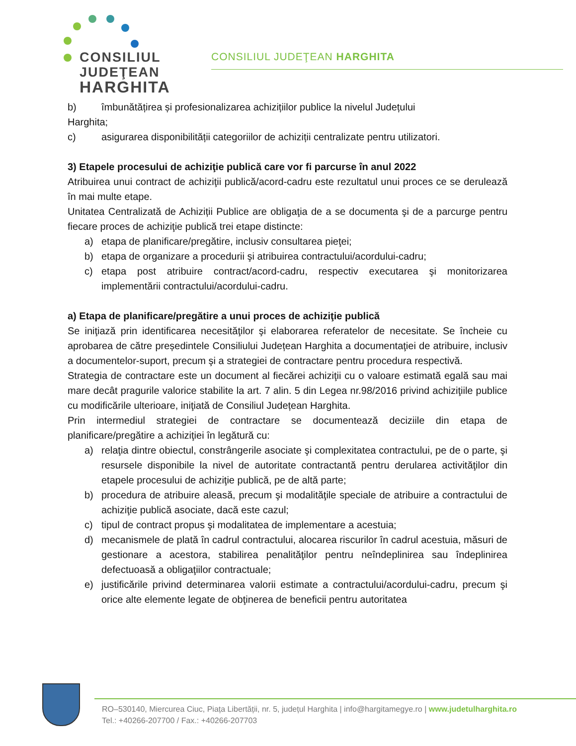CONSILIUL
JUDEŢEAN
HARGHITA
CONSILIUL JUDEŢEAN HARGHITA
b) îmbunătățirea și profesionalizarea achizițiilor publice la nivelul Județului
Harghita;
c) asigurarea disponibilității categoriilor de achiziții centralizate pentru utilizatori.
3) Etapele procesului de achiziţie publică care vor fi parcurse în anul 2022
Atribuirea unui contract de achiziţii publică/acord-cadru este rezultatul unui proces ce se derulează în mai multe etape.
Unitatea Centralizată de Achiziții Publice are obligaţia de a se documenta şi de a parcurge pentru fiecare proces de achiziţie publică trei etape distincte:
a) etapa de planificare/pregătire, inclusiv consultarea pieţei;
b) etapa de organizare a procedurii şi atribuirea contractului/acordului-cadru;
c) etapa post atribuire contract/acord-cadru, respectiv executarea şi monitorizarea implementării contractului/acordului-cadru.
a) Etapa de planificare/pregătire a unui proces de achiziţie publică
Se iniţiază prin identificarea necesităţilor şi elaborarea referatelor de necesitate. Se încheie cu aprobarea de către președintele Consiliului Județean Harghita a documentaţiei de atribuire, inclusiv a documentelor-suport, precum şi a strategiei de contractare pentru procedura respectivă.
Strategia de contractare este un document al fiecărei achiziţii cu o valoare estimată egală sau mai mare decât pragurile valorice stabilite la art. 7 alin. 5 din Legea nr.98/2016 privind achiziţiile publice cu modificările ulterioare, iniţiată de Consiliul Județean Harghita.
Prin intermediul strategiei de contractare se documentează deciziile din etapa de planificare/pregătire a achiziţiei în legătură cu:
a) relaţia dintre obiectul, constrângerile asociate şi complexitatea contractului, pe de o parte, şi resursele disponibile la nivel de autoritate contractantă pentru derularea activităţilor din etapele procesului de achiziţie publică, pe de altă parte;
b) procedura de atribuire aleasă, precum şi modalităţile speciale de atribuire a contractului de achiziţie publică asociate, dacă este cazul;
c) tipul de contract propus şi modalitatea de implementare a acestuia;
d) mecanismele de plată în cadrul contractului, alocarea riscurilor în cadrul acestuia, măsuri de gestionare a acestora, stabilirea penalităţilor pentru neîndeplinirea sau îndeplinirea defectuoasă a obligaţiilor contractuale;
e) justificările privind determinarea valorii estimate a contractului/acordului-cadru, precum şi orice alte elemente legate de obţinerea de beneficii pentru autoritatea
RO–530140, Miercurea Ciuc, Piața Libertății, nr. 5, județul Harghita | info@hargitamegye.ro | www.judetulharghita.ro
Tel.: +40266-207700 / Fax.: +40266-207703